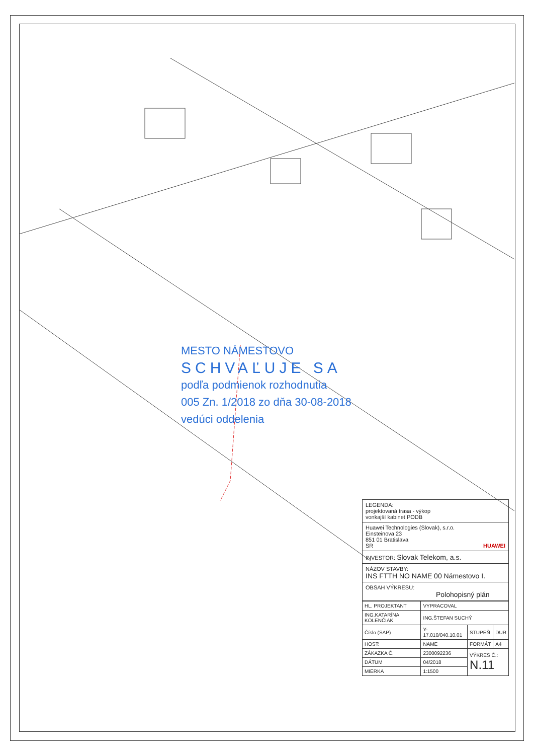MESTO NÁMESTOVO
SCHVAĽUJE SA
podľa podmienok rozhodnutia
005 Zn. 1/2018 zo dňa 30-08-2018
vedúci oddelenia
LEGENDA:
projektovaná trasa - výkop
vonkajší kabinet PODB
Huawei Technologies (Slovak), s.r.o.
Einsteinova 23
851 01 Bratislava
SR HUAWEI
INVESTOR: Slovak Telekom, a.s.
NÁZOV STAVBY:
INS FTTH NO NAME 00 Námestovo I.
OBSAH VÝKRESU:
Polohopisný plán
| HL. PROJEKTANT | VYPRACOVAL | | |
| ING.KATARÍNA KOLENČIAK | ING.ŠTEFAN SUCHÝ | | |
| Číslo (SAP) | Y-17.010/040.10.01 | STUPEŇ | DUR |
| HOST: | NAME | FORMÁT | A4 |
| ZÁKAZKA Č. | 2300092236 | VÝKRES Č.: N.11 | |
| DÁTUM | 04/2018 | | |
| MIERKA | 1:1500 | | |